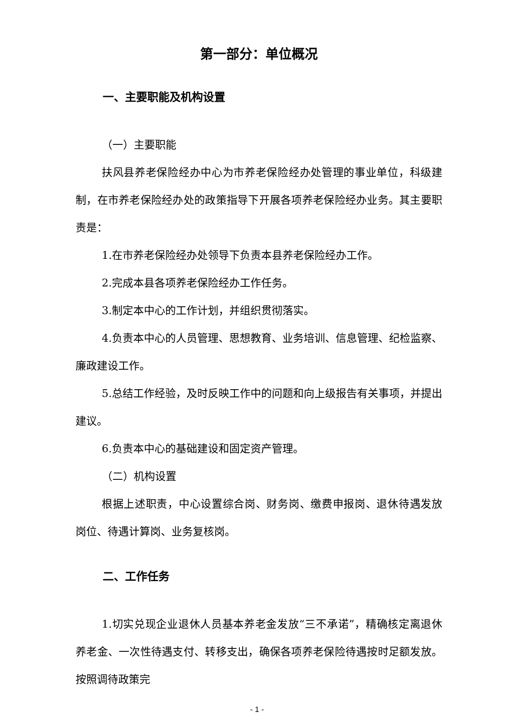第一部分：单位概况
一、主要职能及机构设置
（一）主要职能
扶风县养老保险经办中心为市养老保险经办处管理的事业单位，科级建制，在市养老保险经办处的政策指导下开展各项养老保险经办业务。其主要职责是：
1.在市养老保险经办处领导下负责本县养老保险经办工作。
2.完成本县各项养老保险经办工作任务。
3.制定本中心的工作计划，并组织贯彻落实。
4.负责本中心的人员管理、思想教育、业务培训、信息管理、纪检监察、廉政建设工作。
5.总结工作经验，及时反映工作中的问题和向上级报告有关事项，并提出建议。
6.负责本中心的基础建设和固定资产管理。
（二）机构设置
根据上述职责，中心设置综合岗、财务岗、缴费申报岗、退休待遇发放岗位、待遇计算岗、业务复核岗。
二、工作任务
1.切实兑现企业退休人员基本养老金发放“三不承诺”，精确核定离退休养老金、一次性待遇支付、转移支出，确保各项养老保险待遇按时足额发放。按照调待政策完
- 1 -